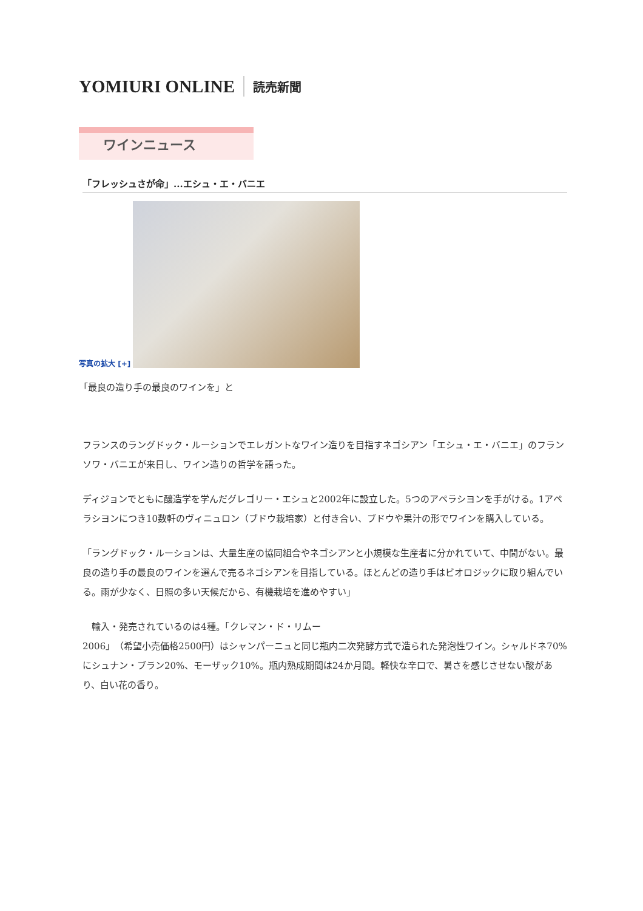YOMIURI ONLINE 読売新聞
ワインニュース
「フレッシュさが命」...エシュ・エ・バニエ
写真の拡大 [+]
「最良の造り手の最良のワインを」と
フランスのラングドック・ルーションでエレガントなワイン造りを目指すネゴシアン「エシュ・エ・バニエ」のフランソワ・バニエが来日し、ワイン造りの哲学を語った。
ディジョンでともに醸造学を学んだグレゴリー・エシュと2002年に設立した。5つのアペラシヨンを手がける。1アペラシヨンにつき10数軒のヴィニュロン（ブドウ栽培家）と付き合い、ブドウや果汁の形でワインを購入している。
「ラングドック・ルーションは、大量生産の協同組合やネゴシアンと小規模な生産者に分かれていて、中間がない。最良の造り手の最良のワインを選んで売るネゴシアンを目指している。ほとんどの造り手はビオロジックに取り組んでいる。雨が少なく、日照の多い天候だから、有機栽培を進めやすい」
　輸入・発売されているのは4種。「クレマン・ド・リムー
2006」（希望小売価格2500円）はシャンパーニュと同じ瓶内二次発酵方式で造られた発泡性ワイン。シャルドネ70%にシュナン・ブラン20%、モーザック10%。瓶内熟成期間は24か月間。軽快な辛口で、暑さを感じさせない酸があり、白い花の香り。